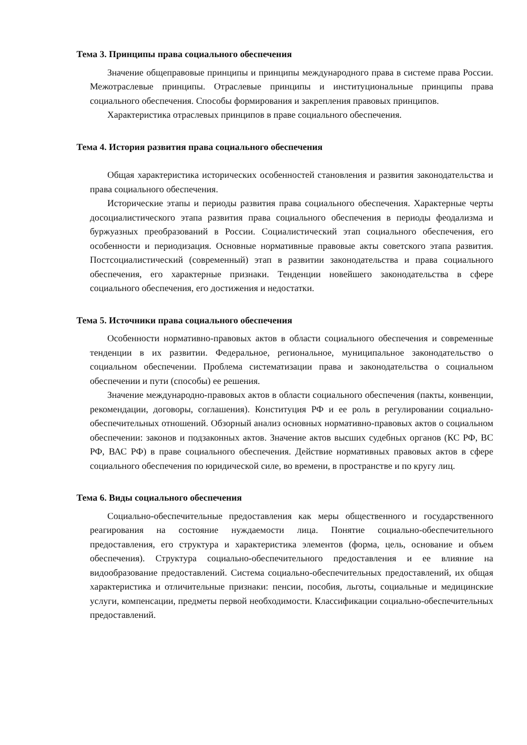Тема 3. Принципы права социального обеспечения
Значение общеправовые принципы и принципы международного права в системе права России. Межотраслевые принципы. Отраслевые принципы и институциональные принципы права социального обеспечения. Способы формирования и закрепления правовых принципов.
Характеристика отраслевых принципов в праве социального обеспечения.
Тема 4. История развития права социального обеспечения
Общая характеристика исторических особенностей становления и развития законодательства и права социального обеспечения.
Исторические этапы и периоды развития права социального обеспечения. Характерные черты досоциалистического этапа развития права социального обеспечения в периоды феодализма и буржуазных преобразований в России. Социалистический этап социального обеспечения, его особенности и периодизация. Основные нормативные правовые акты советского этапа развития. Постсоциалистический (современный) этап в развитии законодательства и права социального обеспечения, его характерные признаки. Тенденции новейшего законодательства в сфере социального обеспечения, его достижения и недостатки.
Тема 5. Источники права социального обеспечения
Особенности нормативно-правовых актов в области социального обеспечения и современные тенденции в их развитии. Федеральное, региональное, муниципальное законодательство о социальном обеспечении. Проблема систематизации права и законодательства о социальном обеспечении и пути (способы) ее решения.
Значение международно-правовых актов в области социального обеспечения (пакты, конвенции, рекомендации, договоры, соглашения). Конституция РФ и ее роль в регулировании социально-обеспечительных отношений. Обзорный анализ основных нормативно-правовых актов о социальном обеспечении: законов и подзаконных актов. Значение актов высших судебных органов (КС РФ, ВС РФ, ВАС РФ) в праве социального обеспечения. Действие нормативных правовых актов в сфере социального обеспечения по юридической силе, во времени, в пространстве и по кругу лиц.
Тема 6. Виды социального обеспечения
Социально-обеспечительные предоставления как меры общественного и государственного реагирования на состояние нуждаемости лица. Понятие социально-обеспечительного предоставления, его структура и характеристика элементов (форма, цель, основание и объем обеспечения). Структура социально-обеспечительного предоставления и ее влияние на видообразование предоставлений. Система социально-обеспечительных предоставлений, их общая характеристика и отличительные признаки: пенсии, пособия, льготы, социальные и медицинские услуги, компенсации, предметы первой необходимости. Классификации социально-обеспечительных предоставлений.